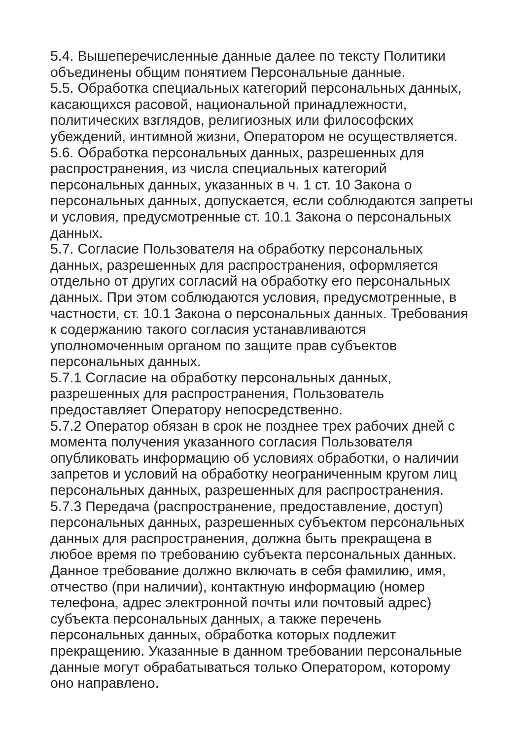5.4. Вышеперечисленные данные далее по тексту Политики
объединены общим понятием Персональные данные.
5.5. Обработка специальных категорий персональных данных,
касающихся расовой, национальной принадлежности,
политических взглядов, религиозных или философских
убеждений, интимной жизни, Оператором не осуществляется.
5.6. Обработка персональных данных, разрешенных для
распространения, из числа специальных категорий
персональных данных, указанных в ч. 1 ст. 10 Закона о
персональных данных, допускается, если соблюдаются запреты
и условия, предусмотренные ст. 10.1 Закона о персональных
данных.
5.7. Согласие Пользователя на обработку персональных
данных, разрешенных для распространения, оформляется
отдельно от других согласий на обработку его персональных
данных. При этом соблюдаются условия, предусмотренные, в
частности, ст. 10.1 Закона о персональных данных. Требования
к содержанию такого согласия устанавливаются
уполномоченным органом по защите прав субъектов
персональных данных.
5.7.1 Согласие на обработку персональных данных,
разрешенных для распространения, Пользователь
предоставляет Оператору непосредственно.
5.7.2 Оператор обязан в срок не позднее трех рабочих дней с
момента получения указанного согласия Пользователя
опубликовать информацию об условиях обработки, о наличии
запретов и условий на обработку неограниченным кругом лиц
персональных данных, разрешенных для распространения.
5.7.3 Передача (распространение, предоставление, доступ)
персональных данных, разрешенных субъектом персональных
данных для распространения, должна быть прекращена в
любое время по требованию субъекта персональных данных.
Данное требование должно включать в себя фамилию, имя,
отчество (при наличии), контактную информацию (номер
телефона, адрес электронной почты или почтовый адрес)
субъекта персональных данных, а также перечень
персональных данных, обработка которых подлежит
прекращению. Указанные в данном требовании персональные
данные могут обрабатываться только Оператором, которому
оно направлено.